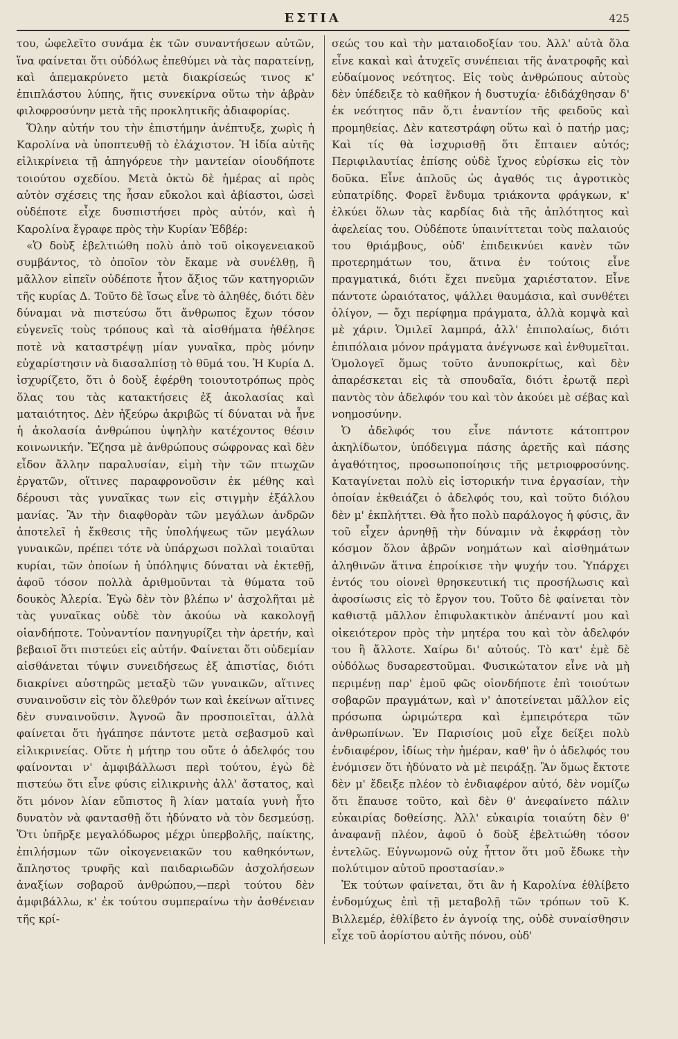ΕΣΤΙΑ 425
του, ὠφελεῖτο συνάμα ἐκ τῶν συναντήσεων αὐτῶν, ἵνα φαίνεται ὅτι οὐδόλως ἐπεθύμει νὰ τὰς παρατείνῃ, καὶ ἀπεμακρύνετο μετὰ διακρίσεώς τινος κ' ἐπιπλάστου λύπης, ἥτις συνεκίρνα οὕτω τὴν ἁβρὰν φιλοφροσύνην μετὰ τῆς προκλητικῆς ἀδιαφορίας.
Ὅλην αὐτήν του τὴν ἐπιστήμην ἀνέπτυξε, χωρὶς ἡ Καρολίνα νὰ ὑποπτευθῇ τὸ ἐλάχιστον. Ἡ ἰδία αὐτῆς εἰλικρίνεια τῇ ἀπηγόρευε τὴν μαντείαν οἱουδήποτε τοιούτου σχεδίου. Μετὰ ὀκτὼ δὲ ἡμέρας αἱ πρὸς αὐτὸν σχέσεις της ἦσαν εὔκολοι καὶ ἀβίαστοι, ὡσεὶ οὐδέποτε εἶχε δυσπιστήσει πρὸς αὐτόν, καὶ ἡ Καρολίνα ἔγραφε πρὸς τὴν Κυρίαν Ἐδβέρ:
«Ὁ δοὺξ ἐβελτιώθη πολὺ ἀπὸ τοῦ οἰκογενειακοῦ συμβάντος, τὸ ὁποῖον τὸν ἔκαμε νὰ συνέλθῃ, ἢ μᾶλλον εἰπεῖν οὐδέποτε ἦτον ἄξιος τῶν κατηγοριῶν τῆς κυρίας Δ. Τοῦτο δὲ ἴσως εἶνε τὸ ἀληθές, διότι δὲν δύναμαι νὰ πιστεύσω ὅτι ἄνθρωπος ἔχων τόσον εὐγενεῖς τοὺς τρόπους καὶ τὰ αἰσθήματα ἠθέλησε ποτὲ νὰ καταστρέψῃ μίαν γυναῖκα, πρὸς μόνην εὐχαρίστησιν νὰ διασαλπίσῃ τὸ θῦμά του. Ἡ Κυρία Δ. ἰσχυρίζετο, ὅτι ὁ δοὺξ ἐφέρθη τοιουτοτρόπως πρὸς ὅλας του τὰς κατακτήσεις ἐξ ἀκολασίας καὶ ματαιότητος. Δὲν ἠξεύρω ἀκριβῶς τί δύναται νὰ ἦνε ἡ ἀκολασία ἀνθρώπου ὑψηλὴν κατέχοντος θέσιν κοινωνικήν. Ἔζησα μὲ ἀνθρώπους σώφρονας καὶ δὲν εἶδον ἄλλην παραλυσίαν, εἰμὴ τὴν τῶν πτωχῶν ἐργατῶν, οἵτινες παραφρονοῦσιν ἐκ μέθης καὶ δέρουσι τὰς γυναῖκας των εἰς στιγμὴν ἐξάλλου μανίας. Ἂν τὴν διαφθορὰν τῶν μεγάλων ἀνδρῶν ἀποτελεῖ ἡ ἔκθεσις τῆς ὑπολήψεως τῶν μεγάλων γυναικῶν, πρέπει τότε νὰ ὑπάρχωσι πολλαὶ τοιαῦται κυρίαι, τῶν ὁποίων ἡ ὑπόληψις δύναται νὰ ἐκτεθῇ, ἀφοῦ τόσον πολλὰ ἀριθμοῦνται τὰ θύματα τοῦ δουκὸς Ἀλερία. Ἐγὼ δὲν τὸν βλέπω ν' ἀσχολῆται μὲ τὰς γυναῖκας οὐδὲ τὸν ἀκούω νὰ κακολογῇ οἱανδήποτε. Τοὐναντίον πανηγυρίζει τὴν ἀρετήν, καὶ βεβαιοῖ ὅτι πιστεύει εἰς αὐτήν. Φαίνεται ὅτι οὐδεμίαν αἰσθάνεται τύψιν συνειδήσεως ἐξ ἀπιστίας, διότι διακρίνει αὐστηρῶς μεταξὺ τῶν γυναικῶν, αἵτινες συναινοῦσιν εἰς τὸν ὄλεθρόν των καὶ ἐκείνων αἵτινες δὲν συναινοῦσιν. Ἀγνοῶ ἂν προσποιεῖται, ἀλλὰ φαίνεται ὅτι ἠγάπησε πάντοτε μετὰ σεβασμοῦ καὶ εἰλικρινείας. Οὔτε ἡ μήτηρ του οὔτε ὁ ἀδελφός του φαίνονται ν' ἀμφιβάλλωσι περὶ τούτου, ἐγὼ δὲ πιστεύω ὅτι εἶνε φύσις εἰλικρινὴς ἀλλ' ἄστατος, καὶ ὅτι μόνον λίαν εὔπιστος ἢ λίαν ματαία γυνὴ ἦτο δυνατὸν νὰ φαντασθῇ ὅτι ἠδύνατο νὰ τὸν δεσμεύσῃ. Ὅτι ὑπῆρξε μεγαλόδωρος μέχρι ὑπερβολῆς, παίκτης, ἐπιλήσμων τῶν οἰκογενειακῶν του καθηκόντων, ἄπληστος τρυφῆς καὶ παιδαριωδῶν ἀσχολήσεων ἀναξίων σοβαροῦ ἀνθρώπου,—περὶ τούτου δὲν ἀμφιβάλλω, κ' ἐκ τούτου συμπεραίνω τὴν ἀσθένειαν τῆς κρί-
σεώς του καὶ τὴν ματαιοδοξίαν του. Ἀλλ' αὐτὰ ὅλα εἶνε κακαὶ καὶ ἀτυχεῖς συνέπειαι τῆς ἀνατροφῆς καὶ εὐδαίμονος νεότητος. Εἰς τοὺς ἀνθρώπους αὐτοὺς δὲν ὑπέδειξε τὸ καθῆκον ἡ δυστυχία· ἐδιδάχθησαν δ' ἐκ νεότητος πᾶν ὅ,τι ἐναντίον τῆς φειδοῦς καὶ προμηθείας. Δὲν κατεστράφη οὕτω καὶ ὁ πατήρ μας; Καὶ τίς θὰ ἰσχυρισθῇ ὅτι ἔπταιεν αὐτός; Περιφιλαυτίας ἐπίσης οὐδὲ ἴχνος εὑρίσκω εἰς τὸν δοῦκα. Εἶνε ἁπλοῦς ὡς ἀγαθός τις ἀγροτικὸς εὐπατρίδης. Φορεῖ ἔνδυμα τριάκοντα φράγκων, κ' ἑλκύει ὅλων τὰς καρδίας διὰ τῆς ἁπλότητος καὶ ἀφελείας του. Οὐδέποτε ὑπαινίττεται τοὺς παλαιούς του θριάμβους, οὐδ' ἐπιδεικνύει κανὲν τῶν προτερημάτων του, ἅτινα ἐν τούτοις εἶνε πραγματικά, διότι ἔχει πνεῦμα χαριέστατον. Εἶνε πάντοτε ὡραιότατος, ψάλλει θαυμάσια, καὶ συνθέτει ὀλίγον, — ὄχι περίφημα πράγματα, ἀλλὰ κομψὰ καὶ μὲ χάριν. Ὁμιλεῖ λαμπρά, ἀλλ' ἐπιπολαίως, διότι ἐπιπόλαια μόνον πράγματα ἀνέγνωσε καὶ ἐνθυμεῖται. Ὁμολογεῖ ὅμως τοῦτο ἀνυποκρίτως, καὶ δὲν ἀπαρέσκεται εἰς τὰ σπουδαῖα, διότι ἐρωτᾷ περὶ παντὸς τὸν ἀδελφόν του καὶ τὸν ἀκούει μὲ σέβας καὶ νοημοσύνην.
Ὁ ἀδελφός του εἶνε πάντοτε κάτοπτρον ἀκηλίδωτον, ὑπόδειγμα πάσης ἀρετῆς καὶ πάσης ἀγαθότητος, προσωποποίησις τῆς μετριοφροσύνης. Καταγίνεται πολὺ εἰς ἱστορικήν τινα ἐργασίαν, τὴν ὁποίαν ἐκθειάζει ὁ ἀδελφός του, καὶ τοῦτο διόλου δὲν μ' ἐκπλήττει. Θὰ ἦτο πολὺ παράλογος ἡ φύσις, ἂν τοῦ εἶχεν ἀρνηθῇ τὴν δύναμιν νὰ ἐκφράσῃ τὸν κόσμον ὅλον ἀβρῶν νοημάτων καὶ αἰσθημάτων ἀληθινῶν ἅτινα ἐπροίκισε τὴν ψυχήν του. Ὑπάρχει ἐντός του οἱονεὶ θρησκευτική τις προσήλωσις καὶ ἀφοσίωσις εἰς τὸ ἔργον του. Τοῦτο δὲ φαίνεται τὸν καθιστᾷ μᾶλλον ἐπιφυλακτικὸν ἀπέναντί μου καὶ οἰκειότερον πρὸς τὴν μητέρα του καὶ τὸν ἀδελφόν του ἢ ἄλλοτε. Χαίρω δι' αὐτούς. Τὸ κατ' ἐμὲ δὲ οὐδόλως δυσαρεστοῦμαι. Φυσικώτατον εἶνε νὰ μὴ περιμένῃ παρ' ἐμοῦ φῶς οἱονδήποτε ἐπὶ τοιούτων σοβαρῶν πραγμάτων, καὶ ν' ἀποτείνεται μᾶλλον εἰς πρόσωπα ὡριμώτερα καὶ ἐμπειρότερα τῶν ἀνθρωπίνων. Ἐν Παρισίοις μοῦ εἶχε δείξει πολὺ ἐνδιαφέρον, ἰδίως τὴν ἡμέραν, καθ' ἣν ὁ ἀδελφός του ἐνόμισεν ὅτι ἠδύνατο νὰ μὲ πειράξῃ. Ἂν ὅμως ἔκτοτε δὲν μ' ἔδειξε πλέον τὸ ἐνδιαφέρον αὐτό, δὲν νομίζω ὅτι ἔπαυσε τοῦτο, καὶ δὲν θ' ἀνεφαίνετο πάλιν εὐκαιρίας δοθείσης. Ἀλλ' εὐκαιρία τοιαύτη δὲν θ' ἀναφανῇ πλέον, ἀφοῦ ὁ δοὺξ ἐβελτιώθη τόσον ἐντελῶς. Εὐγνωμονῶ οὐχ ἧττον ὅτι μοῦ ἔδωκε τὴν πολύτιμον αὐτοῦ προστασίαν.»
Ἐκ τούτων φαίνεται, ὅτι ἂν ἡ Καρολίνα ἐθλίβετο ἐνδομύχως ἐπὶ τῇ μεταβολῇ τῶν τρόπων τοῦ Κ. Βιλλεμέρ, ἐθλίβετο ἐν ἀγνοίᾳ της, οὐδὲ συναίσθησιν εἶχε τοῦ ἀορίστου αὐτῆς πόνου, οὐδ'